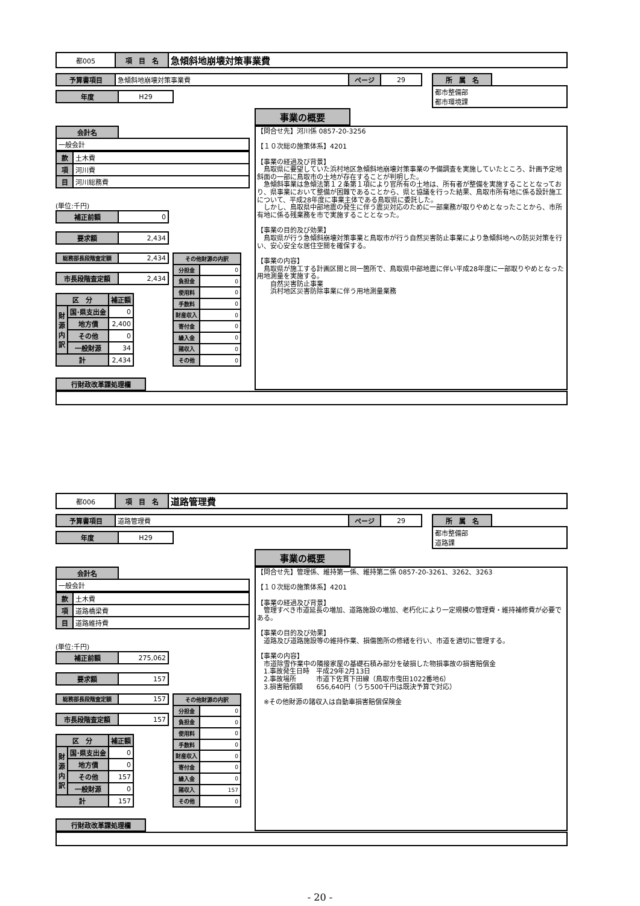| 都005 | 項 目 名 | 急傾斜地崩壊対策事業費 |
| 予算書項目 | 急傾斜地崩壊対策事業費 | ページ | 29 |
| 年度 | H29 |
| 所 属 名 | |
| 都市整備部 都市環境課 | |
事業の概要
| 会計名 | |
| 一般会計 | |
| 款 | 土木費 |
| 項 | 河川費 |
| 目 | 河川総務費 |
(単位:千円)
| 補正前額 | 0 |
| 要求額 | 2,434 |
| 総務部長段階査定額 | 2,434 |
| 市長段階査定額 | 2,434 |
| 区 分 | | 補正額 |
| --- | --- | --- |
| 財 源 内 訳 | 国･県支出金 | 0 |
| | 地方債 | 2,400 |
| | その他 | 0 |
| | 一般財源 | 34 |
| 計 | | 2,434 |
| その他財源の内訳 | |
| --- | --- |
| 分担金 | 0 |
| 負担金 | 0 |
| 使用料 | 0 |
| 手数料 | 0 |
| 財産収入 | 0 |
| 寄付金 | 0 |
| 繰入金 | 0 |
| 諸収入 | 0 |
| その他 | 0 |
| 行財政改革課処理欄 |
【問合せ先】河川係 0857-20-3256 【１０次総の施策体系】4201 【事業の経過及び背景】 　鳥取県に要望していた浜村地区急傾斜地崩壊対策事業の予備調査を実施していたところ、計画予定地斜面の一部に鳥取市の土地が存在することが判明した。 　急傾斜事業は急傾法第１２条第１項により官所有の土地は、所有者が整備を実施することとなっており、県事業において整備が困難であることから、県と協議を行った結果、鳥取市所有地に係る設計施工について、平成28年度に事業主体である鳥取県に委託した。 　しかし、鳥取県中部地震の発生に伴う震災対応のために一部業務が取りやめとなったことから、市所有地に係る残業務を市で実施することとなった。 【事業の目的及び効果】 　鳥取県が行う急傾斜崩壊対策事業と鳥取市が行う自然災害防止事業により急傾斜地への防災対策を行い、安心安全な居住空間を確保する。 【事業の内容】 　鳥取県が施工する計画区間と同一箇所で、鳥取県中部地震に伴い平成28年度に一部取りやめとなった用地測量を実施する。 　　自然災害防止事業 　　浜村地区災害防除事業に伴う用地測量業務
| 都006 | 項 目 名 | 道路管理費 |
| 予算書項目 | 道路管理費 | ページ | 29 |
| 年度 | H29 |
| 所 属 名 | |
| 都市整備部 道路課 | |
事業の概要
| 会計名 | |
| 一般会計 | |
| 款 | 土木費 |
| 項 | 道路橋梁費 |
| 目 | 道路維持費 |
(単位:千円)
| 補正前額 | 275,062 |
| 要求額 | 157 |
| 総務部長段階査定額 | 157 |
| 市長段階査定額 | 157 |
| 区 分 | | 補正額 |
| --- | --- | --- |
| 財 源 内 訳 | 国･県支出金 | 0 |
| | 地方債 | 0 |
| | その他 | 157 |
| | 一般財源 | 0 |
| 計 | | 157 |
| その他財源の内訳 | |
| --- | --- |
| 分担金 | 0 |
| 負担金 | 0 |
| 使用料 | 0 |
| 手数料 | 0 |
| 財産収入 | 0 |
| 寄付金 | 0 |
| 繰入金 | 0 |
| 諸収入 | 157 |
| その他 | 0 |
| 行財政改革課処理欄 |
【問合せ先】管理係、維持第一係、維持第二係 0857-20-3261、3262、3263 【１０次総の施策体系】4201 【事業の経過及び背景】 　管理すべき市道延長の増加、道路施設の増加、老朽化により一定規模の管理費・維持補修費が必要である。 【事業の目的及び効果】 　道路及び道路施設等の維持作業、損傷箇所の修繕を行い、市道を適切に管理する。 【事業の内容】 　市道除雪作業中の隣接家屋の基礎石積み部分を破損した物損事故の損害賠償金 　1.事故発生日時　平成29年2月13日 　2.事故場所　　　市道下佐貫下田線（鳥取市曳田1022番地6） 　3.損害賠償額　　656,640円（うち500千円は既決予算で対応） 　※その他財源の諸収入は自動車損害賠償保険金
- 20 -